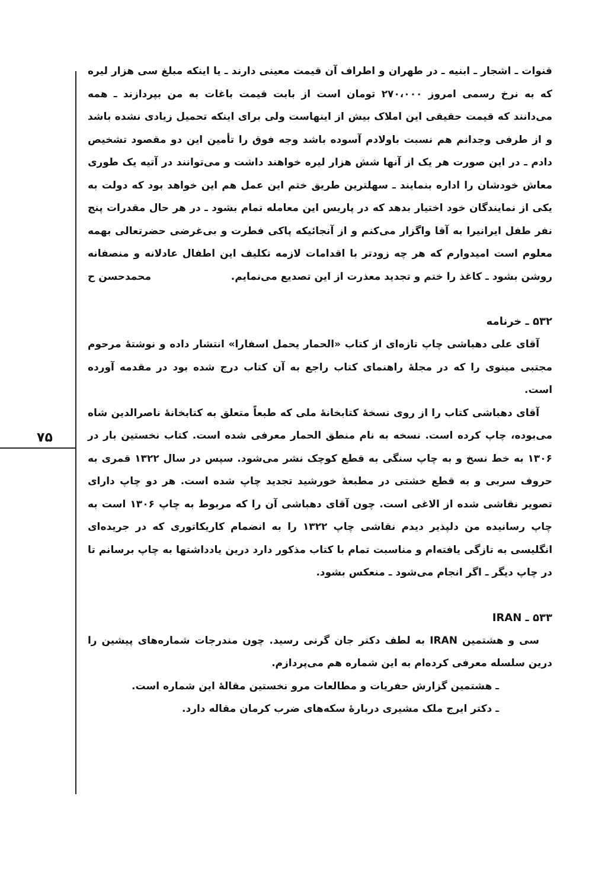۷۵
قنوات ـ اشجار ـ ابنیه ـ در طهران و اطراف آن قیمت معینی دارند ـ یا اینکه مبلغ سی هزار لیره که به نرخ رسمی امروز ۲۷۰،۰۰۰ تومان است از بابت قیمت باغات به من بپردازند ـ همه می‌دانند که قیمت حقیقی این املاک بیش از اینهاست ولی برای اینکه تحمیل زیادی نشده باشد و از طرفی وجدانم هم نسبت باولادم آسوده باشد وجه فوق را تأمین این دو مقصود تشخیص دادم ـ در این صورت هر یک از آنها شش هزار لیره خواهند داشت و می‌توانند در آتیه یک طوری معاش خودشان را اداره بنمایند ـ سهلترین طریق ختم این عمل هم این خواهد بود که دولت به یکی از نمایندگان خود اختیار بدهد که در پاریس این معامله تمام بشود ـ در هر حال مقدرات پنج نفر طفل ایرانیرا به آقا واگزار می‌کنم و از آنجائیکه پاکی فطرت و بی‌غرضی حضرتعالی بهمه معلوم است امیدوارم که هر چه زودتر با اقدامات لازمه تکلیف این اطفال عادلانه و منصفانه روشن بشود ـ کاغذ را ختم و تجدید معذرت از این تصدیع می‌نمایم. محمدحسن ح
۵۳۲ ـ خرنامه
آقای علی دهباشی چاپ تازه‌ای از کتاب «الحمار یحمل اسفارا» انتشار داده و نوشتهٔ مرحوم مجتبی مینوی را که در مجلهٔ راهنمای کتاب راجع به آن کتاب درج شده بود در مقدمه آورده است.
آقای دهباشی کتاب را از روی نسخهٔ کتابخانهٔ ملی که طبعاً متعلق به کتابخانهٔ ناصرالدین شاه می‌بوده، چاپ کرده است. نسخه به نام منطق الحمار معرفی شده است. کتاب نخستین بار در ۱۳۰۶ به خط نسخ و به چاپ سنگی به قطع کوچک نشر می‌شود. سپس در سال ۱۳۲۲ قمری به حروف سربی و به قطع خشتی در مطبعهٔ خورشید تجدید چاپ شده است. هر دو چاپ دارای تصویر نقاشی شده از الاغی است. چون آقای دهباشی آن را که مربوط به چاپ ۱۳۰۶ است به چاپ رسانیده من دلپذیر دیدم نقاشی چاپ ۱۳۲۲ را به انضمام کاریکاتوری که در جریده‌ای انگلیسی به تازگی یافته‌ام و مناسبت تمام با کتاب مذکور دارد درین یادداشتها به چاپ برسانم تا در چاپ دیگر ـ اگر انجام می‌شود ـ منعکس بشود.
۵۳۳ ـ IRAN
سی و هشتمین IRAN به لطف دکتر جان گرنی رسید. چون مندرجات شماره‌های پیشین را درین سلسله معرفی کرده‌ام به این شماره هم می‌پردازم.
ـ هشتمین گزارش حفریات و مطالعات مرو نخستین مقالهٔ این شماره است.
ـ دکتر ایرج ملک مشیری دربارهٔ سکه‌های ضرب کرمان مقاله دارد.